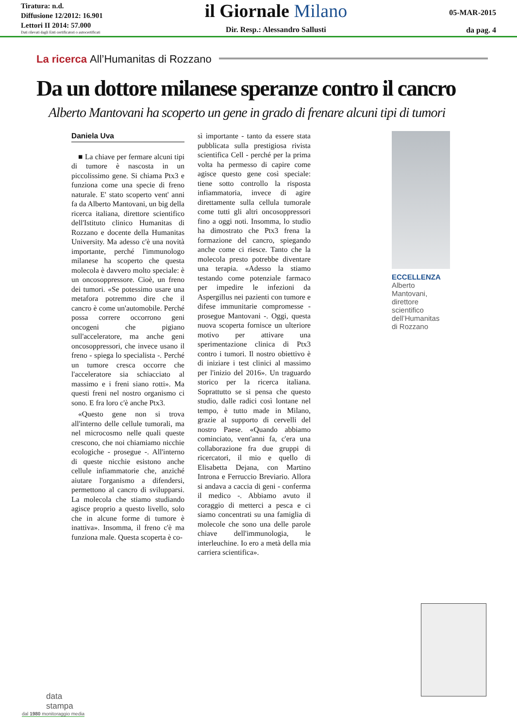Tiratura: n.d.
Diffusione 12/2012: 16.901
Lettori II 2014: 57.000
Dati rilevati dagli Enti certificatori o autocertificati
il Giornale Milano
Dir. Resp.: Alessandro Sallusti
05-MAR-2015
da pag. 4
La ricerca All’Humanitas di Rozzano
Da un dottore milanese speranze contro il cancro
Alberto Mantovani ha scoperto un gene in grado di frenare alcuni tipi di tumori
Daniela Uva
■ La chiave per fermare alcuni tipi di tumore è nascosta in un piccolissimo gene. Si chiama Ptx3 e funziona come una specie di freno naturale. E' stato scoperto vent' anni fa da Alberto Mantovani, un big della ricerca italiana, direttore scientifico dell'Istituto clinico Humanitas di Rozzano e docente della Humanitas University. Ma adesso c'è una novità importante, perché l'immunologo milanese ha scoperto che questa molecola è davvero molto speciale: è un oncosoppressore. Cioè, un freno dei tumori. «Se potessimo usare una metafora potremmo dire che il cancro è come un'automobile. Perché possa correre occorrono geni oncogeni che pigiano sull'acceleratore, ma anche geni oncosoppressori, che invece usano il freno - spiega lo specialista -. Perché un tumore cresca occorre che l'acceleratore sia schiacciato al massimo e i freni siano rotti». Ma questi freni nel nostro organismo ci sono. E fra loro c'è anche Ptx3.
«Questo gene non si trova all'interno delle cellule tumorali, ma nel microcosmo nelle quali queste crescono, che noi chiamiamo nicchie ecologiche - prosegue -. All'interno di queste nicchie esistono anche cellule infiammatorie che, anziché aiutare l'organismo a difendersi, permettono al cancro di svilupparsi. La molecola che stiamo studiando agisce proprio a questo livello, solo che in alcune forme di tumore è inattiva». Insomma, il freno c'è ma funziona male. Questa scoperta è co-
sì importante - tanto da essere stata pubblicata sulla prestigiosa rivista scientifica Cell - perché per la prima volta ha permesso di capire come agisce questo gene così speciale: tiene sotto controllo la risposta infiammatoria, invece di agire direttamente sulla cellula tumorale come tutti gli altri oncosoppressori fino a oggi noti. Insomma, lo studio ha dimostrato che Ptx3 frena la formazione del cancro, spiegando anche come ci riesce. Tanto che la molecola presto potrebbe diventare una terapia. «Adesso la stiamo testando come potenziale farmaco per impedire le infezioni da Aspergillus nei pazienti con tumore e difese immunitarie compromesse - prosegue Mantovani -. Oggi, questa nuova scoperta fornisce un ulteriore motivo per attivare una sperimentazione clinica di Ptx3 contro i tumori. Il nostro obiettivo è di iniziare i test clinici al massimo per l'inizio del 2016». Un traguardo storico per la ricerca italiana. Soprattutto se si pensa che questo studio, dalle radici così lontane nel tempo, è tutto made in Milano, grazie al supporto di cervelli del nostro Paese. «Quando abbiamo cominciato, vent'anni fa, c'era una collaborazione fra due gruppi di ricercatori, il mio e quello di Elisabetta Dejana, con Martino Introna e Ferruccio Breviario. Allora si andava a caccia di geni - conferma il medico -. Abbiamo avuto il coraggio di metterci a pesca e ci siamo concentrati su una famiglia di molecole che sono una delle parole chiave dell'immunologia, le interleuchine. Io ero a metà della mia carriera scientifica».
ECCELLENZA
Alberto
Mantovani,
direttore
scientifico
dell’Humanitas
di Rozzano
data
stampa
dal 1980 monitoraggio media